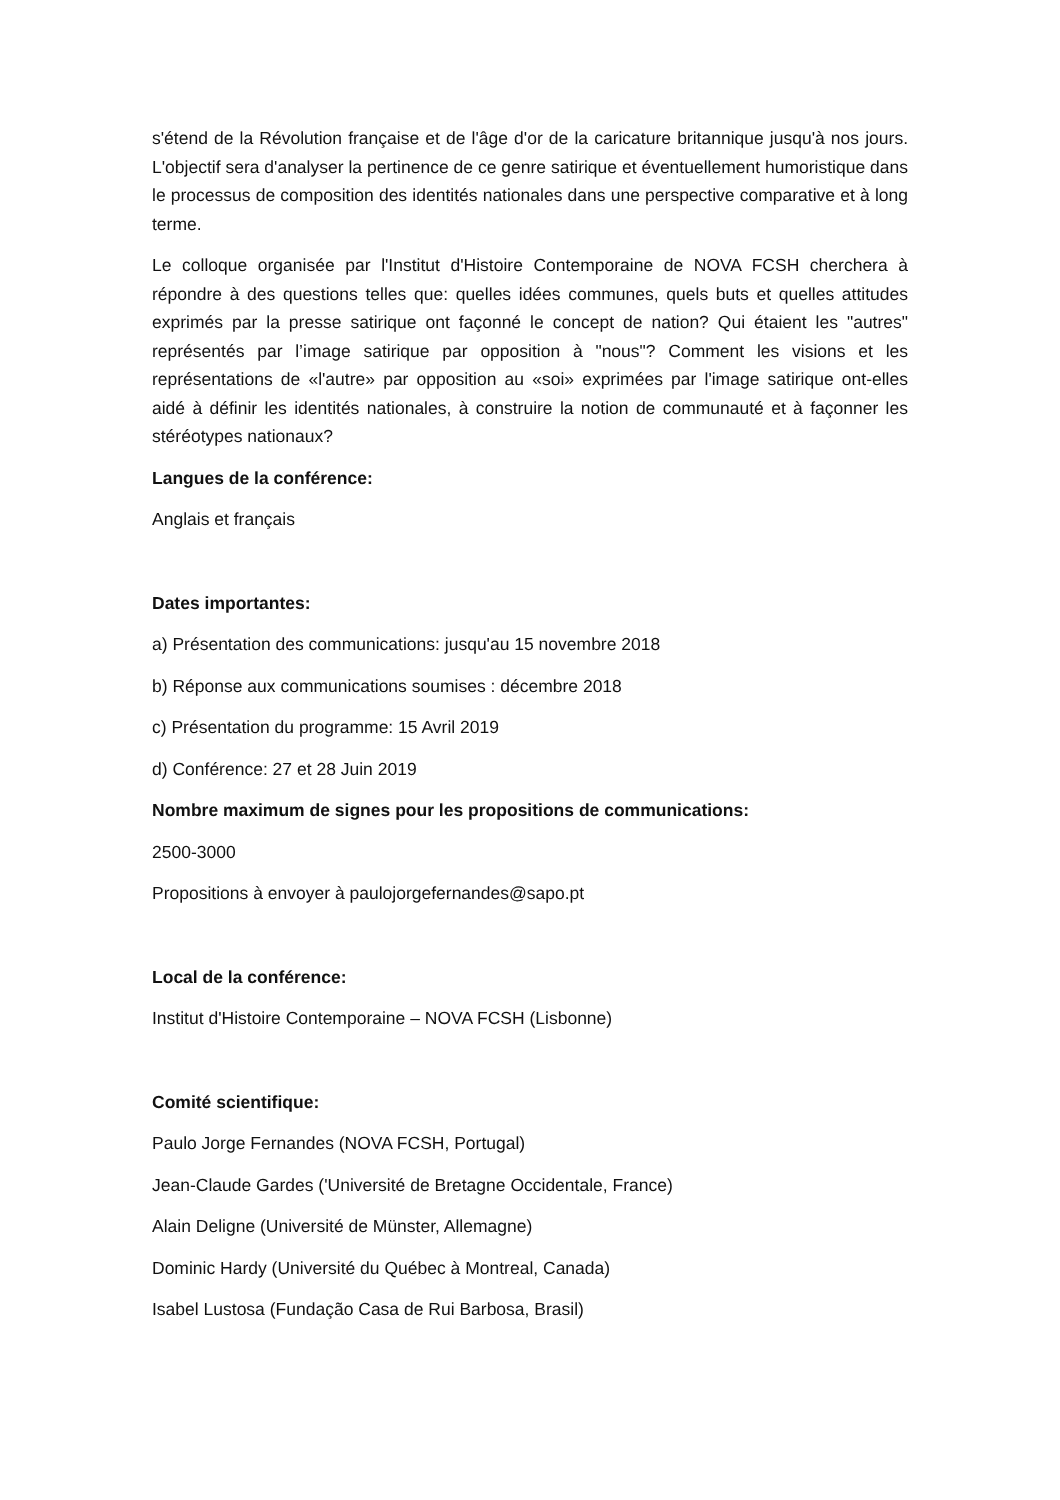s'étend de la Révolution française et de l'âge d'or de la caricature britannique jusqu'à nos jours. L'objectif sera d'analyser la pertinence de ce genre satirique et éventuellement humoristique dans le processus de composition des identités nationales dans une perspective comparative et à long terme.
Le colloque organisée par l'Institut d'Histoire Contemporaine de NOVA FCSH cherchera à répondre à des questions telles que: quelles idées communes, quels buts et quelles attitudes exprimés par la presse satirique ont façonné le concept de nation? Qui étaient les "autres" représentés par l’image satirique par opposition à "nous"? Comment les visions et les représentations de «l'autre» par opposition au «soi» exprimées par l'image satirique ont-elles aidé à définir les identités nationales, à construire la notion de communauté et à façonner les stéréotypes nationaux?
Langues de la conférence:
Anglais et français
Dates importantes:
a) Présentation des communications: jusqu'au 15 novembre 2018
b) Réponse aux communications soumises : décembre 2018
c) Présentation du programme: 15 Avril 2019
d) Conférence: 27 et 28 Juin 2019
Nombre maximum de signes pour les propositions de communications:
2500-3000
Propositions à envoyer à paulojorgefernandes@sapo.pt
Local de la conférence:
Institut d'Histoire Contemporaine – NOVA FCSH (Lisbonne)
Comité scientifique:
Paulo Jorge Fernandes (NOVA FCSH, Portugal)
Jean-Claude Gardes ('Université de Bretagne Occidentale, France)
Alain Deligne (Université de Münster, Allemagne)
Dominic Hardy (Université du Québec à Montreal, Canada)
Isabel Lustosa (Fundação Casa de Rui Barbosa, Brasil)